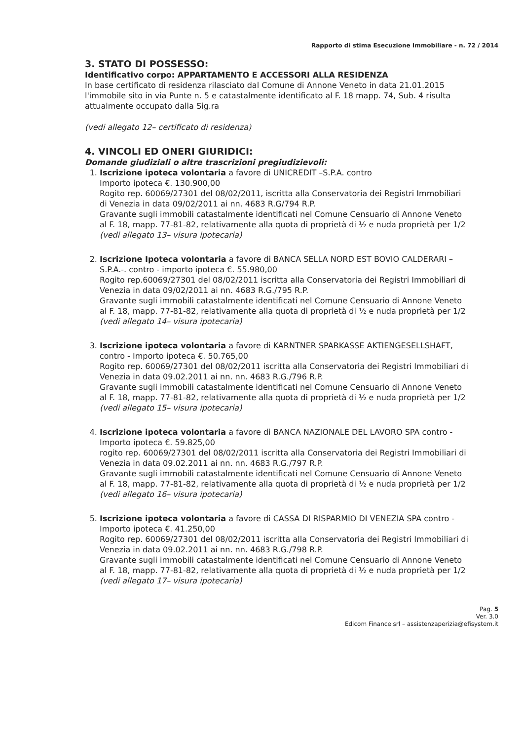Rapporto di stima Esecuzione Immobiliare - n. 72 / 2014
3. STATO DI POSSESSO:
Identificativo corpo: APPARTAMENTO E ACCESSORI ALLA RESIDENZA
In base certificato di residenza rilasciato dal Comune di Annone Veneto in data 21.01.2015 l'immobile sito in via Punte n. 5 e catastalmente identificato al F. 18 mapp. 74, Sub. 4 risulta attualmente occupato dalla Sig.ra
(vedi allegato 12– certificato di residenza)
4. VINCOLI ED ONERI GIURIDICI:
Domande giudiziali o altre trascrizioni pregiudizievoli:
1. Iscrizione ipoteca volontaria a favore di UNICREDIT –S.P.A. contro
Importo ipoteca €. 130.900,00
Rogito rep. 60069/27301 del 08/02/2011, iscritta alla Conservatoria dei Registri Immobiliari di Venezia in data 09/02/2011 ai nn. 4683 R.G/794 R.P.
Gravante sugli immobili catastalmente identificati nel Comune Censuario di Annone Veneto al F. 18, mapp. 77-81-82, relativamente alla quota di proprietà di ½ e nuda proprietà per 1/2
(vedi allegato 13– visura ipotecaria)
2. Iscrizione Ipoteca volontaria a favore di BANCA SELLA NORD EST BOVIO CALDERARI – S.P.A.-. contro - importo ipoteca €. 55.980,00
Rogito rep.60069/27301 del 08/02/2011 iscritta alla Conservatoria dei Registri Immobiliari di Venezia in data 09/02/2011 ai nn. 4683 R.G./795 R.P.
Gravante sugli immobili catastalmente identificati nel Comune Censuario di Annone Veneto al F. 18, mapp. 77-81-82, relativamente alla quota di proprietà di ½ e nuda proprietà per 1/2
(vedi allegato 14– visura ipotecaria)
3. Iscrizione ipoteca volontaria a favore di KARNTNER SPARKASSE AKTIENGESELLSHAFT, contro - Importo ipoteca €. 50.765,00
Rogito rep. 60069/27301 del 08/02/2011 iscritta alla Conservatoria dei Registri Immobiliari di Venezia in data 09.02.2011 ai nn. nn. 4683 R.G./796 R.P.
Gravante sugli immobili catastalmente identificati nel Comune Censuario di Annone Veneto al F. 18, mapp. 77-81-82, relativamente alla quota di proprietà di ½ e nuda proprietà per 1/2
(vedi allegato 15– visura ipotecaria)
4. Iscrizione ipoteca volontaria a favore di BANCA NAZIONALE DEL LAVORO SPA contro - Importo ipoteca €. 59.825,00
rogito rep. 60069/27301 del 08/02/2011 iscritta alla Conservatoria dei Registri Immobiliari di Venezia in data 09.02.2011 ai nn. nn. 4683 R.G./797 R.P.
Gravante sugli immobili catastalmente identificati nel Comune Censuario di Annone Veneto al F. 18, mapp. 77-81-82, relativamente alla quota di proprietà di ½ e nuda proprietà per 1/2
(vedi allegato 16– visura ipotecaria)
5. Iscrizione ipoteca volontaria a favore di CASSA DI RISPARMIO DI VENEZIA SPA contro - Importo ipoteca €. 41.250,00
Rogito rep. 60069/27301 del 08/02/2011 iscritta alla Conservatoria dei Registri Immobiliari di Venezia in data 09.02.2011 ai nn. nn. 4683 R.G./798 R.P.
Gravante sugli immobili catastalmente identificati nel Comune Censuario di Annone Veneto al F. 18, mapp. 77-81-82, relativamente alla quota di proprietà di ½ e nuda proprietà per 1/2
(vedi allegato 17– visura ipotecaria)
Pag. 5
Ver. 3.0
Edicom Finance srl – assistenzaperizia@efisystem.it